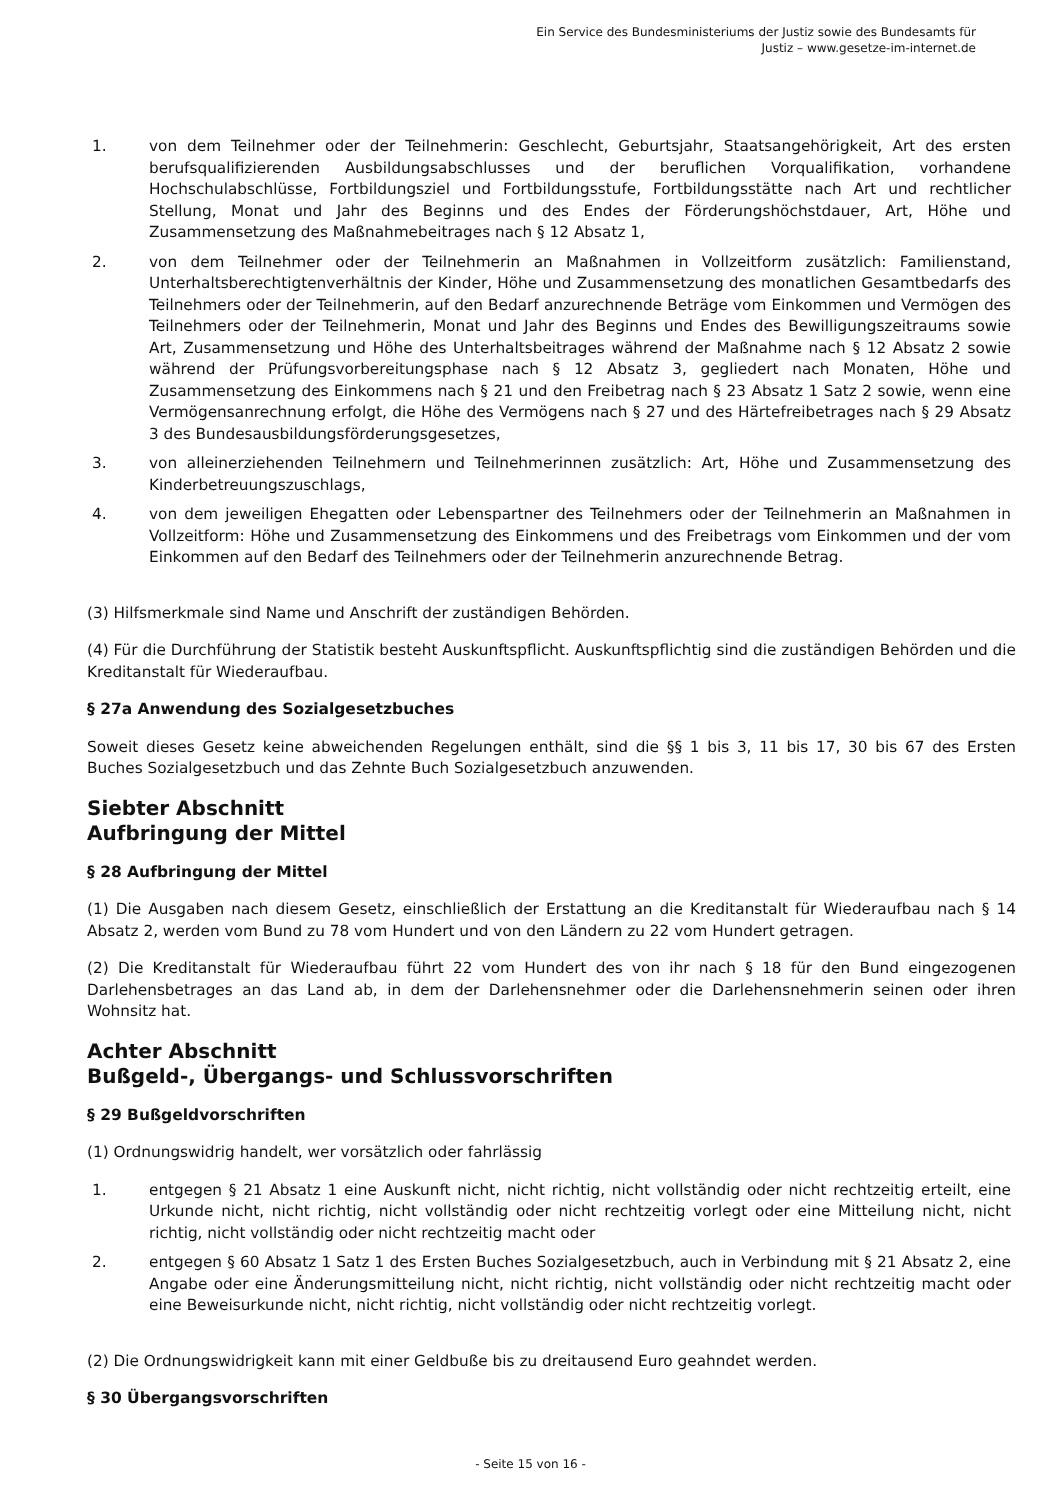Ein Service des Bundesministeriums der Justiz sowie des Bundesamts für
Justiz – www.gesetze-im-internet.de
1. von dem Teilnehmer oder der Teilnehmerin: Geschlecht, Geburtsjahr, Staatsangehörigkeit, Art des ersten berufsqualifizierenden Ausbildungsabschlusses und der beruflichen Vorqualifikation, vorhandene Hochschulabschlüsse, Fortbildungsziel und Fortbildungsstufe, Fortbildungsstätte nach Art und rechtlicher Stellung, Monat und Jahr des Beginns und des Endes der Förderungshöchstdauer, Art, Höhe und Zusammensetzung des Maßnahmebeitrages nach § 12 Absatz 1,
2. von dem Teilnehmer oder der Teilnehmerin an Maßnahmen in Vollzeitform zusätzlich: Familienstand, Unterhaltsberechtigtenverhältnis der Kinder, Höhe und Zusammensetzung des monatlichen Gesamtbedarfs des Teilnehmers oder der Teilnehmerin, auf den Bedarf anzurechnende Beträge vom Einkommen und Vermögen des Teilnehmers oder der Teilnehmerin, Monat und Jahr des Beginns und Endes des Bewilligungszeitraums sowie Art, Zusammensetzung und Höhe des Unterhaltsbeitrages während der Maßnahme nach § 12 Absatz 2 sowie während der Prüfungsvorbereitungsphase nach § 12 Absatz 3, gegliedert nach Monaten, Höhe und Zusammensetzung des Einkommens nach § 21 und den Freibetrag nach § 23 Absatz 1 Satz 2 sowie, wenn eine Vermögensanrechnung erfolgt, die Höhe des Vermögens nach § 27 und des Härtefreibetrages nach § 29 Absatz 3 des Bundesausbildungsförderungsgesetzes,
3. von alleinerziehenden Teilnehmern und Teilnehmerinnen zusätzlich: Art, Höhe und Zusammensetzung des Kinderbetreuungszuschlags,
4. von dem jeweiligen Ehegatten oder Lebenspartner des Teilnehmers oder der Teilnehmerin an Maßnahmen in Vollzeitform: Höhe und Zusammensetzung des Einkommens und des Freibetrags vom Einkommen und der vom Einkommen auf den Bedarf des Teilnehmers oder der Teilnehmerin anzurechnende Betrag.
(3) Hilfsmerkmale sind Name und Anschrift der zuständigen Behörden.
(4) Für die Durchführung der Statistik besteht Auskunftspflicht. Auskunftspflichtig sind die zuständigen Behörden und die Kreditanstalt für Wiederaufbau.
§ 27a Anwendung des Sozialgesetzbuches
Soweit dieses Gesetz keine abweichenden Regelungen enthält, sind die §§ 1 bis 3, 11 bis 17, 30 bis 67 des Ersten Buches Sozialgesetzbuch und das Zehnte Buch Sozialgesetzbuch anzuwenden.
Siebter Abschnitt
Aufbringung der Mittel
§ 28 Aufbringung der Mittel
(1) Die Ausgaben nach diesem Gesetz, einschließlich der Erstattung an die Kreditanstalt für Wiederaufbau nach § 14 Absatz 2, werden vom Bund zu 78 vom Hundert und von den Ländern zu 22 vom Hundert getragen.
(2) Die Kreditanstalt für Wiederaufbau führt 22 vom Hundert des von ihr nach § 18 für den Bund eingezogenen Darlehensbetrages an das Land ab, in dem der Darlehensnehmer oder die Darlehensnehmerin seinen oder ihren Wohnsitz hat.
Achter Abschnitt
Bußgeld-, Übergangs- und Schlussvorschriften
§ 29 Bußgeldvorschriften
(1) Ordnungswidrig handelt, wer vorsätzlich oder fahrlässig
1. entgegen § 21 Absatz 1 eine Auskunft nicht, nicht richtig, nicht vollständig oder nicht rechtzeitig erteilt, eine Urkunde nicht, nicht richtig, nicht vollständig oder nicht rechtzeitig vorlegt oder eine Mitteilung nicht, nicht richtig, nicht vollständig oder nicht rechtzeitig macht oder
2. entgegen § 60 Absatz 1 Satz 1 des Ersten Buches Sozialgesetzbuch, auch in Verbindung mit § 21 Absatz 2, eine Angabe oder eine Änderungsmitteilung nicht, nicht richtig, nicht vollständig oder nicht rechtzeitig macht oder eine Beweisurkunde nicht, nicht richtig, nicht vollständig oder nicht rechtzeitig vorlegt.
(2) Die Ordnungswidrigkeit kann mit einer Geldbuße bis zu dreitausend Euro geahndet werden.
§ 30 Übergangsvorschriften
- Seite 15 von 16 -